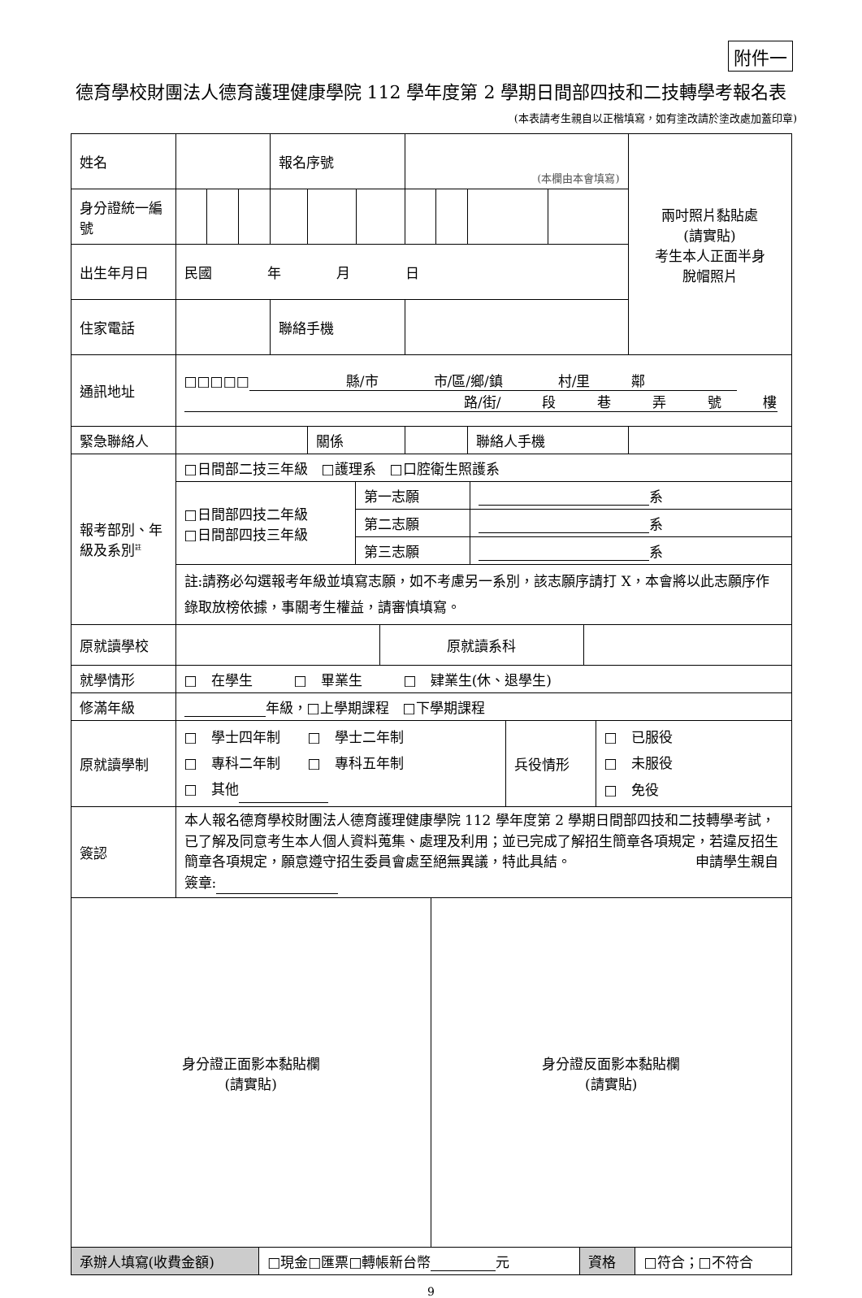附件一
德育學校財團法人德育護理健康學院 112 學年度第 2 學期日間部四技和二技轉學考報名表
(本表請考生親自以正楷填寫，如有塗改請於塗改處加蓋印章)
| 姓名 | | | | 報名序號 | | | (本欄由本會填寫) | | | | 兩吋照片黏貼處 (請實貼) 考生本人正面半身 脫帽照片 |
| 身分證統一編號 | | | | | | | | | | | |
| 出生年月日 | 民國 年 月 日 | | | | | | | | | | |
| 住家電話 | | | | 聯絡手機 | | | | | | | |
| 通訊地址 | □□□□□ 縣/市 市/區/鄉/鎮 村/里 鄰 路/街/ 段 巷 弄 號 樓 | | | | | | | | | | |
| 緊急聯絡人 | | | | | 關係 | | | | 聯絡人手機 | | |
| 報考部別、年級及系別<sup>註</sup> | □日間部二技三年級 □護理系 □口腔衛生照護系 | | |
| | □日間部四技二年級 □日間部四技三年級 | 第一志願 | 系 |
| | | 第二志願 | 系 |
| | | 第三志願 | 系 |
| | 註:請務必勾選報考年級並填寫志願，如不考慮另一系別，該志願序請打 X，本會將以此志願序作錄取放榜依據，事關考生權益，請審慎填寫。 | | |
| 原就讀學校 | | 原就讀系科 | |
| 就學情形 | □ 在學生 □ 畢業生 □ 肄業生(休、退學生) | | |
| 修滿年級 | 年級，□上學期課程 □下學期課程 | | |
| 原就讀學制 | □ 學士四年制 □ 學士二年制 □ 專科二年制 □ 專科五年制 □ 其他 | 兵役情形 | □ 已服役 □ 未服役 □ 免役 |
| 簽認 | 本人報名德育學校財團法人德育護理健康學院 112 學年度第 2 學期日間部四技和二技轉學考試，已了解及同意考生本人個人資料蒐集、處理及利用；並已完成了解招生簡章各項規定，若違反招生簡章各項規定，願意遵守招生委員會處至絕無異議，特此具結。 申請學生親自簽章: | | |
| 身分證正面影本黏貼欄 (請實貼) | 身分證反面影本黏貼欄 (請實貼) |
| 承辦人填寫(收費金額) | □現金□匯票□轉帳新台幣 元 | 資格 | □符合；□不符合 |
9